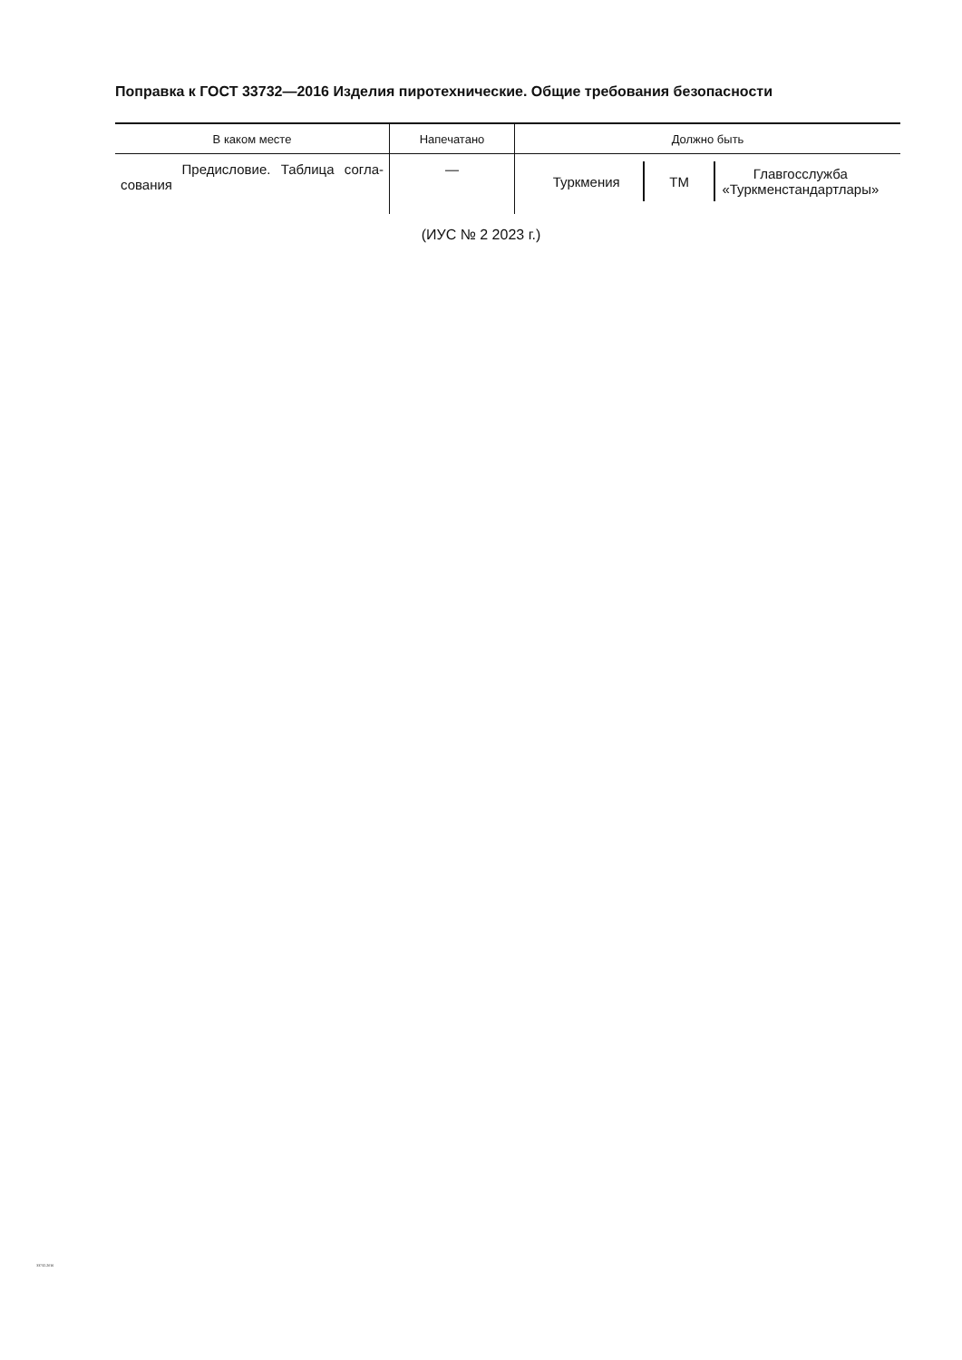Поправка к ГОСТ 33732—2016 Изделия пиротехнические. Общие требования безопасности
| В каком месте | Напечатано | Должно быть |
| --- | --- | --- |
| Предисловие. Таблица согла-сования | — | Туркмения ТМ Главгосслужба «Туркменстандартлары» |
(ИУС № 2 2023 г.)
33732-2016